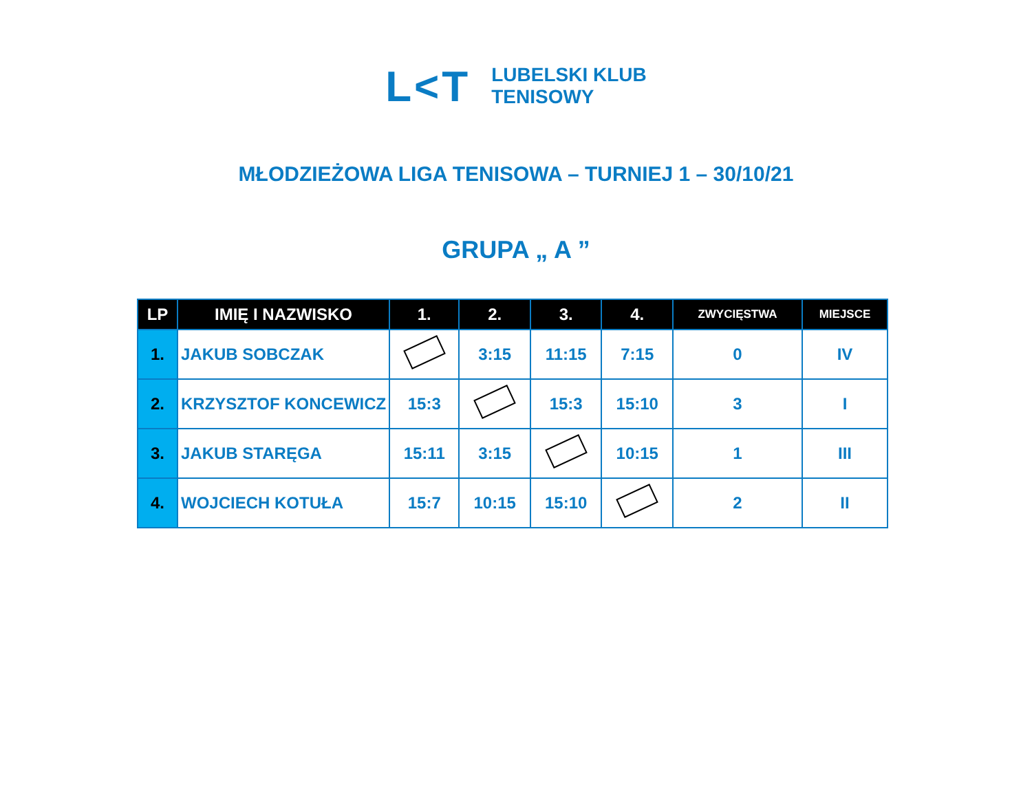L<T
LUBELSKI KLUB
TENISOWY
MŁODZIEŻOWA LIGA TENISOWA – TURNIEJ 1 – 30/10/21
GRUPA „ A ”
| LP | IMIĘ I NAZWISKO | 1. | 2. | 3. | 4. | ZWYCIĘSTWA | MIEJSCE |
| --- | --- | --- | --- | --- | --- | --- | --- |
| 1. | JAKUB SOBCZAK | | 3:15 | 11:15 | 7:15 | 0 | IV |
| 2. | KRZYSZTOF KONCEWICZ | 15:3 | | 15:3 | 15:10 | 3 | I |
| 3. | JAKUB STARĘGA | 15:11 | 3:15 | | 10:15 | 1 | III |
| 4. | WOJCIECH KOTUŁA | 15:7 | 10:15 | 15:10 | | 2 | II |